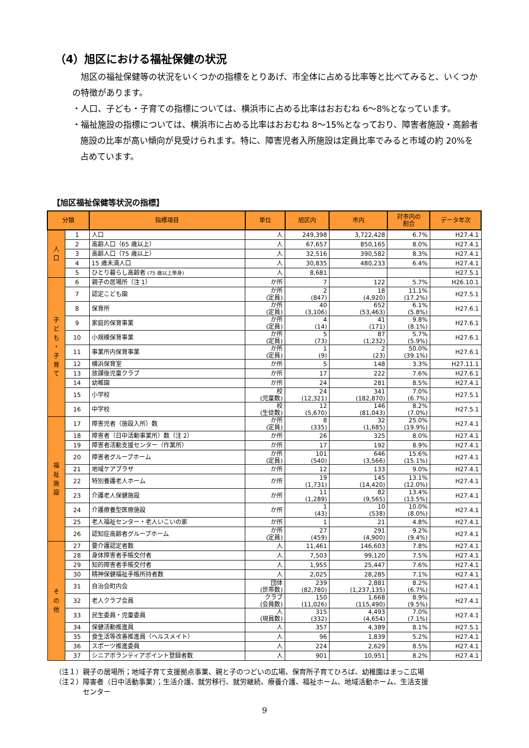（4）旭区における福祉保健の状況
　旭区の福祉保健等の状況をいくつかの指標をとりあげ、市全体に占める比率等と比べてみると、いくつかの特徴があります。
・人口、子ども・子育ての指標については、横浜市に占める比率はおおむね 6～8%となっています。
・福祉施設の指標については、横浜市に占める比率はおおむね 8～15%となっており、障害者施設・高齢者施設の比率が高い傾向が見受けられます。特に、障害児者入所施設は定員比率でみると市域の約 20%を占めています。
【旭区福祉保健等状況の指標】
| 分類 | | 指標項目 | 単位 | 旭区内 | 市内 | 対市内の 割合 | データ年次 |
| --- | --- | --- | --- | --- | --- | --- | --- |
| 人 口 | 1 | 人口 | 人 | 249,398 | 3,722,428 | 6.7% | H27.4.1 |
| | 2 | 高齢人口（65 歳以上） | 人 | 67,657 | 850,165 | 8.0% | H27.4.1 |
| | 3 | 高齢人口（75 歳以上） | 人 | 32,516 | 390,582 | 8.3% | H27.4.1 |
| | 4 | 15 歳未満人口 | 人 | 30,835 | 480,233 | 6.4% | H27.4.1 |
| | 5 | ひとり暮らし高齢者 (75 歳以上単身) | 人 | 8,681 | | | H27.5.1 |
| 子 ど も ・ 子 育 て | 6 | 親子の居場所（注 1） | か所 | 7 | 122 | 5.7% | H26.10.1 |
| | 7 | 認定こども園 | か所 (定員) | 2 (847) | 18 (4,920) | 11.1% (17.2%) | H27.5.1 |
| | 8 | 保育所 | か所 (定員) | 40 (3,106) | 652 (53,463) | 6.1% (5.8%) | H27.6.1 |
| | 9 | 家庭的保育事業 | か所 (定員) | 4 (14) | 41 (171) | 9.8% (8.1%) | H27.6.1 |
| | 10 | 小規模保育事業 | か所 (定員) | 5 (73) | 87 (1,232) | 5.7% (5.9%) | H27.6.1 |
| | 11 | 事業所内保育事業 | か所 (定員) | 1 (9) | 2 (23) | 50.0% (39.1%) | H27.6.1 |
| | 12 | 横浜保育室 | か所 | 5 | 148 | 3.3% | H27.11.1 |
| | 13 | 放課後児童クラブ | か所 | 17 | 222 | 7.6% | H27.6.1 |
| | 14 | 幼稚園 | か所 | 24 | 281 | 8.5% | H27.4.1 |
| | 15 | 小学校 | 校 (児童数) | 24 (12,321) | 341 (182,870) | 7.0% (6.7%) | H27.5.1 |
| | 16 | 中学校 | 校 (生徒数) | 12 (5,670) | 146 (81,043) | 8.2% (7.0%) | H27.5.1 |
| 福 祉 施 設 | 17 | 障害児者（施設入所）数 | か所 (定員) | 8 (335) | 32 (1,685) | 25.0% (19.9%) | H27.4.1 |
| | 18 | 障害者（日中活動事業所）数（注 2） | か所 | 26 | 325 | 8.0% | H27.4.1 |
| | 19 | 障害者活動支援センター（作業所） | か所 | 17 | 192 | 8.9% | H27.4.1 |
| | 20 | 障害者グループホーム | か所 (定員) | 101 (540) | 646 (3,566) | 15.6% (15.1%) | H27.4.1 |
| | 21 | 地域ケアプラザ | か所 | 12 | 133 | 9.0% | H27.4.1 |
| | 22 | 特別養護老人ホーム | か所 | 19 (1,731) | 145 (14,420) | 13.1% (12.0%) | H27.4.1 |
| | 23 | 介護老人保健施設 | か所 | 11 (1,289) | 82 (9,565) | 13.4% (13.5%) | H27.4.1 |
| | 24 | 介護療養型医療施設 | か所 | 1 (43) | 10 (538) | 10.0% (8.0%) | H27.4.1 |
| | 25 | 老人福祉センター・老人いこいの家 | か所 | 1 | 21 | 4.8% | H27.4.1 |
| | 26 | 認知症高齢者グループホーム | か所 (定員) | 27 (459) | 291 (4,900) | 9.2% (9.4%) | H27.4.1 |
| そ の 他 | 27 | 要介護認定者数 | 人 | 11,461 | 146,603 | 7.8% | H27.4.1 |
| | 28 | 身体障害者手帳交付者 | 人 | 7,503 | 99,120 | 7.5% | H27.4.1 |
| | 29 | 知的障害者手帳交付者 | 人 | 1,955 | 25,447 | 7.6% | H27.4.1 |
| | 30 | 精神保健福祉手帳所持者数 | 人 | 2,025 | 28,285 | 7.1% | H27.4.1 |
| | 31 | 自治会町内会 | 団体 (世帯数) | 239 (82,780) | 2,881 (1,237,135) | 8.2% (6.7%) | H27.4.1 |
| | 32 | 老人クラブ会員 | クラブ (会員数) | 150 (11,026) | 1,668 (115,490) | 8.9% (9.5%) | H27.4.1 |
| | 33 | 民生委員・児童委員 | 人 (現員数) | 315 (332) | 4,493 (4,654) | 7.0% (7.1%) | H27.4.1 |
| | 34 | 保健活動推進員 | 人 | 357 | 4,389 | 8.1% | H27.5.1 |
| | 35 | 食生活等改善推進員（ヘルスメイト） | 人 | 96 | 1,839 | 5.2% | H27.4.1 |
| | 36 | スポーツ推進委員 | 人 | 224 | 2,629 | 8.5% | H27.4.1 |
| | 37 | シニアボランティアポイント登録者数 | 人 | 901 | 10,951 | 8.2% | H27.4.1 |
（注１）親子の居場所；地域子育て支援拠点事業、親と子のつどいの広場、保育所子育てひろば、幼稚園はまっこ広場
（注２）障害者（日中活動事業）；生活介護、就労移行、就労継続、療養介護、福祉ホーム、地域活動ホーム、生活支援
　　　　センター
9